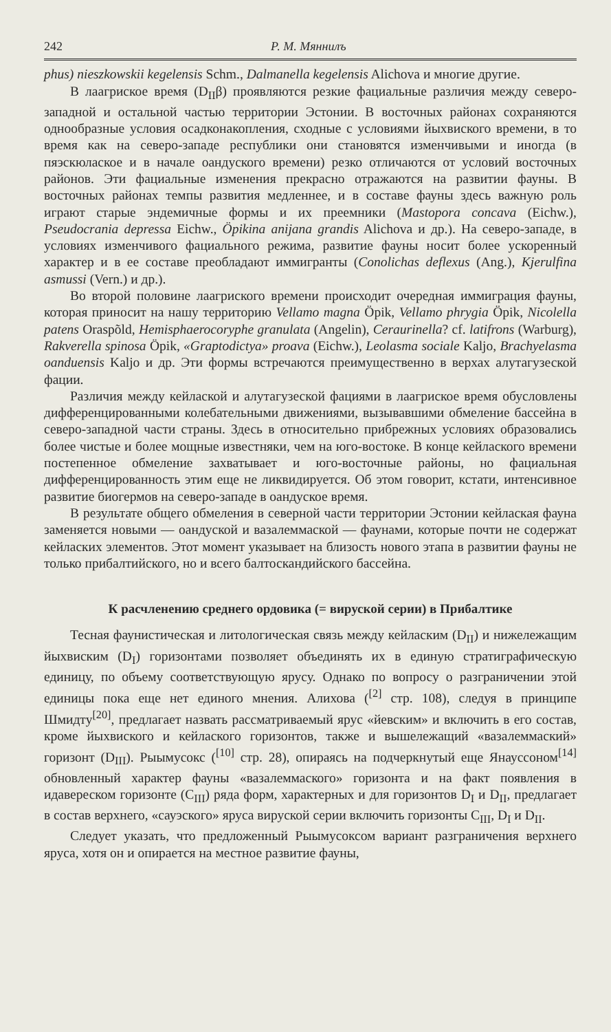242 Р. М. Мяннилъ
phus) nieszkowskii kegelensis Schm., Dalmanella kegelensis Alichova и многие другие.
В лаагриское время (D<sub>II</sub>β) проявляются резкие фациальные различия между северо-западной и остальной частью территории Эстонии. В восточных районах сохраняются однообразные условия осадконакопления, сходные с условиями йыхвиского времени, в то время как на северо-западе республики они становятся изменчивыми и иногда (в пяэскюлаское и в начале оандуского времени) резко отличаются от условий восточных районов. Эти фациальные изменения прекрасно отражаются на развитии фауны. В восточных районах темпы развития медленнее, и в составе фауны здесь важную роль играют старые эндемичные формы и их преемники (Mastopora concava (Eichw.), Pseudocrania depressa Eichw., Öpikina anijana grandis Alichova и др.). На северо-западе, в условиях изменчивого фациального режима, развитие фауны носит более ускоренный характер и в ее составе преобладают иммигранты (Conolichas deflexus (Ang.), Kjerulfina asmussi (Vern.) и др.).
Во второй половине лаагриского времени происходит очередная иммиграция фауны, которая приносит на нашу территорию Vellamo magna Öpik, Vellamo phrygia Öpik, Nicolella patens Oraspõld, Hemisphaerocoryphe granulata (Angelin), Ceraurinella? cf. latifrons (Warburg), Rakverella spinosa Öpik, «Graptodictya» proava (Eichw.), Leolasma sociale Kaljo, Brachyelasma oanduensis Kaljo и др. Эти формы встречаются преимущественно в верхах алутагузеской фации.
Различия между кейлаской и алутагузеской фациями в лаагриское время обусловлены дифференцированными колебательными движениями, вызывавшими обмеление бассейна в северо-западной части страны. Здесь в относительно прибрежных условиях образовались более чистые и более мощные известняки, чем на юго-востоке. В конце кейлаского времени постепенное обмеление захватывает и юго-восточные районы, но фациальная дифференцированность этим еще не ликвидируется. Об этом говорит, кстати, интенсивное развитие биогермов на северо-западе в оандуское время.
В результате общего обмеления в северной части территории Эстонии кейлаская фауна заменяется новыми — оандуской и вазалеммаской — фаунами, которые почти не содержат кейласких элементов. Этот момент указывает на близость нового этапа в развитии фауны не только прибалтийского, но и всего балтоскандийского бассейна.
К расчленению среднего ордовика (= вируской серии) в Прибалтике
Тесная фаунистическая и литологическая связь между кейласким (D<sub>II</sub>) и нижележащим йыхвиским (D<sub>I</sub>) горизонтами позволяет объединять их в единую стратиграфическую единицу, по объему соответствующую ярусу. Однако по вопросу о разграничении этой единицы пока еще нет единого мнения. Алихова (<sup>[2]</sup> стр. 108), следуя в принципе Шмидту<sup>[20]</sup>, предлагает назвать рассматриваемый ярус «йевским» и включить в его состав, кроме йыхвиского и кейлаского горизонтов, также и вышележащий «вазалеммаский» горизонт (D<sub>III</sub>). Рыымусокс (<sup>[10]</sup> стр. 28), опираясь на подчеркнутый еще Янауссоном<sup>[14]</sup> обновленный характер фауны «вазалеммаского» горизонта и на факт появления в идавереском горизонте (C<sub>III</sub>) ряда форм, характерных и для горизонтов D<sub>I</sub> и D<sub>II</sub>, предлагает в состав верхнего, «сауэского» яруса вируской серии включить горизонты C<sub>III</sub>, D<sub>I</sub> и D<sub>II</sub>.
Следует указать, что предложенный Рыымусоксом вариант разграничения верхнего яруса, хотя он и опирается на местное развитие фауны,